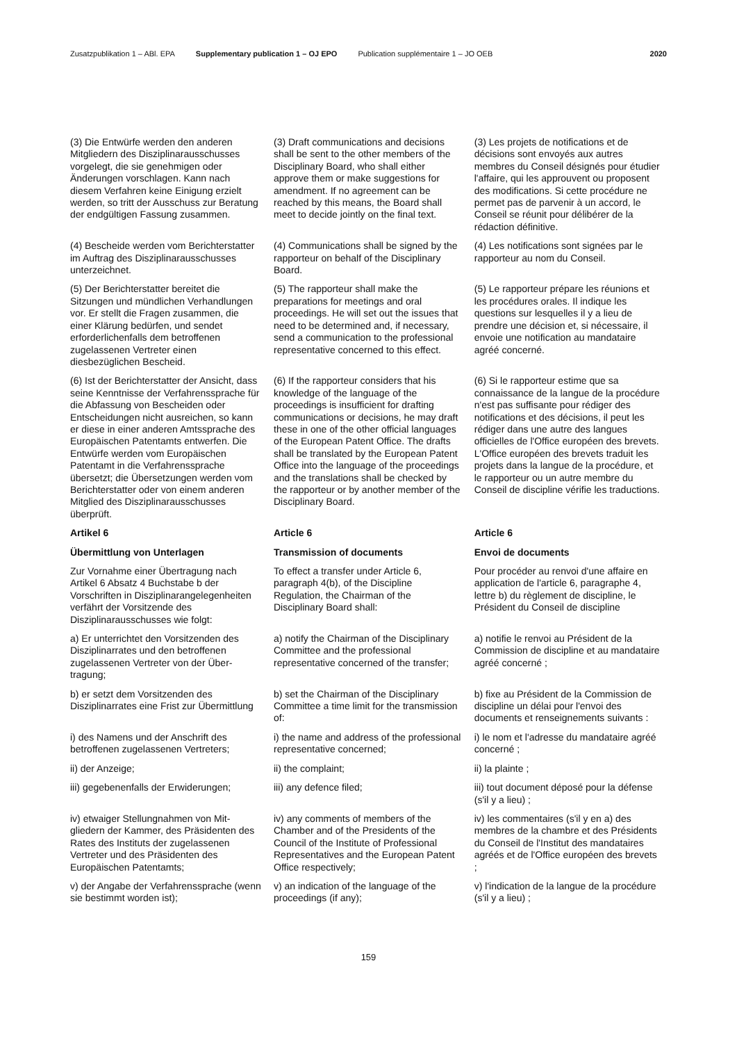Zusatzpublikation 1 – ABl. EPA Supplementary publication 1 – OJ EPO Publication supplémentaire 1 – JO OEB 2020
| (3) Die Entwürfe werden den anderen Mitgliedern des Disziplinarausschusses vorgelegt, die sie genehmigen oder Änderungen vorschlagen. Kann nach diesem Verfahren keine Einigung erzielt werden, so tritt der Ausschuss zur Beratung der endgültigen Fassung zusammen. | (3) Draft communications and decisions shall be sent to the other members of the Disciplinary Board, who shall either approve them or make suggestions for amendment. If no agreement can be reached by this means, the Board shall meet to decide jointly on the final text. | (3) Les projets de notifications et de décisions sont envoyés aux autres membres du Conseil désignés pour étudier l'affaire, qui les approuvent ou proposent des modifications. Si cette procédure ne permet pas de parvenir à un accord, le Conseil se réunit pour délibérer de la rédaction définitive. |
| (4) Bescheide werden vom Bericht­erstatter im Auftrag des Disziplinaraus­schusses unterzeichnet. | (4) Communications shall be signed by the rapporteur on behalf of the Disciplinary Board. | (4) Les notifications sont signées par le rapporteur au nom du Conseil. |
| (5) Der Berichterstatter bereitet die Sitzungen und mündlichen Verhand­lungen vor. Er stellt die Fragen zusammen, die einer Klärung bedürfen, und sendet erforderlichenfalls dem betroffenen zugelassenen Vertreter einen diesbezüglichen Bescheid. | (5) The rapporteur shall make the preparations for meetings and oral proceedings. He will set out the issues that need to be determined and, if necessary, send a communication to the professional representative concerned to this effect. | (5) Le rapporteur prépare les réunions et les procédures orales. Il indique les questions sur lesquelles il y a lieu de prendre une décision et, si nécessaire, il envoie une notification au mandataire agréé concerné. |
| (6) Ist der Berichterstatter der Ansicht, dass seine Kenntnisse der Verfahrens­sprache für die Abfassung von Beschei­den oder Entscheidungen nicht ausrei­chen, so kann er diese in einer anderen Amtssprache des Europäischen Patent­amts entwerfen. Die Entwürfe werden vom Europäischen Patentamt in die Verfahrenssprache übersetzt; die Über­setzungen werden vom Berichterstatter oder von einem anderen Mitglied des Disziplinarausschusses überprüft. | (6) If the rapporteur considers that his knowledge of the language of the proceedings is insufficient for drafting communications or decisions, he may draft these in one of the other official languages of the European Patent Office. The drafts shall be translated by the European Patent Office into the language of the proceedings and the translations shall be checked by the rapporteur or by another member of the Disciplinary Board. | (6) Si le rapporteur estime que sa connaissance de la langue de la procédure n'est pas suffisante pour rédiger des notifications et des décisions, il peut les rédiger dans une autre des langues officielles de l'Office européen des brevets. L'Office européen des brevets traduit les projets dans la langue de la procédure, et le rapporteur ou un autre membre du Conseil de discipline vérifie les traductions. |
| Artikel 6 | Article 6 | Article 6 |
| Übermittlung von Unterlagen | Transmission of documents | Envoi de documents |
| Zur Vornahme einer Übertragung nach Artikel 6 Absatz 4 Buchstabe b der Vorschriften in Disziplinarangelegen­heiten verfährt der Vorsitzende des Disziplinarausschusses wie folgt: | To effect a transfer under Article 6, paragraph 4(b), of the Discipline Regulation, the Chairman of the Disciplinary Board shall: | Pour procéder au renvoi d'une affaire en application de l'article 6, paragraphe 4, lettre b) du règlement de discipline, le Président du Conseil de discipline |
| a) Er unterrichtet den Vorsitzenden des Disziplinarrates und den betroffenen zugelassenen Vertreter von der Über­tragung; | a) notify the Chairman of the Disciplinary Committee and the professional representative concerned of the transfer; | a) notifie le renvoi au Président de la Commission de discipline et au mandataire agréé concerné ; |
| b) er setzt dem Vorsitzenden des Disziplinarrates eine Frist zur Übermittlung | b) set the Chairman of the Disciplinary Committee a time limit for the transmission of: | b) fixe au Président de la Commission de discipline un délai pour l'envoi des documents et renseignements suivants : |
| i) des Namens und der Anschrift des betroffenen zugelassenen Vertreters; | i) the name and address of the professional representative concerned; | i) le nom et l'adresse du mandataire agréé concerné ; |
| ii) der Anzeige; | ii) the complaint; | ii) la plainte ; |
| iii) gegebenenfalls der Erwiderungen; | iii) any defence filed; | iii) tout document déposé pour la défense (s'il y a lieu) ; |
| iv) etwaiger Stellungnahmen von Mit­gliedern der Kammer, des Präsidenten des Rates des Instituts der zugelasse­nen Vertreter und des Präsidenten des Europäischen Patentamts; | iv) any comments of members of the Chamber and of the Presidents of the Council of the Institute of Professional Representatives and the European Patent Office respectively; | iv) les commentaires (s'il y en a) des membres de la chambre et des Présidents du Conseil de l'Institut des mandataires agréés et de l'Office européen des brevets ; |
| v) der Angabe der Verfahrenssprache (wenn sie bestimmt worden ist); | v) an indication of the language of the proceedings (if any); | v) l'indication de la langue de la procédure (s'il y a lieu) ; |
159